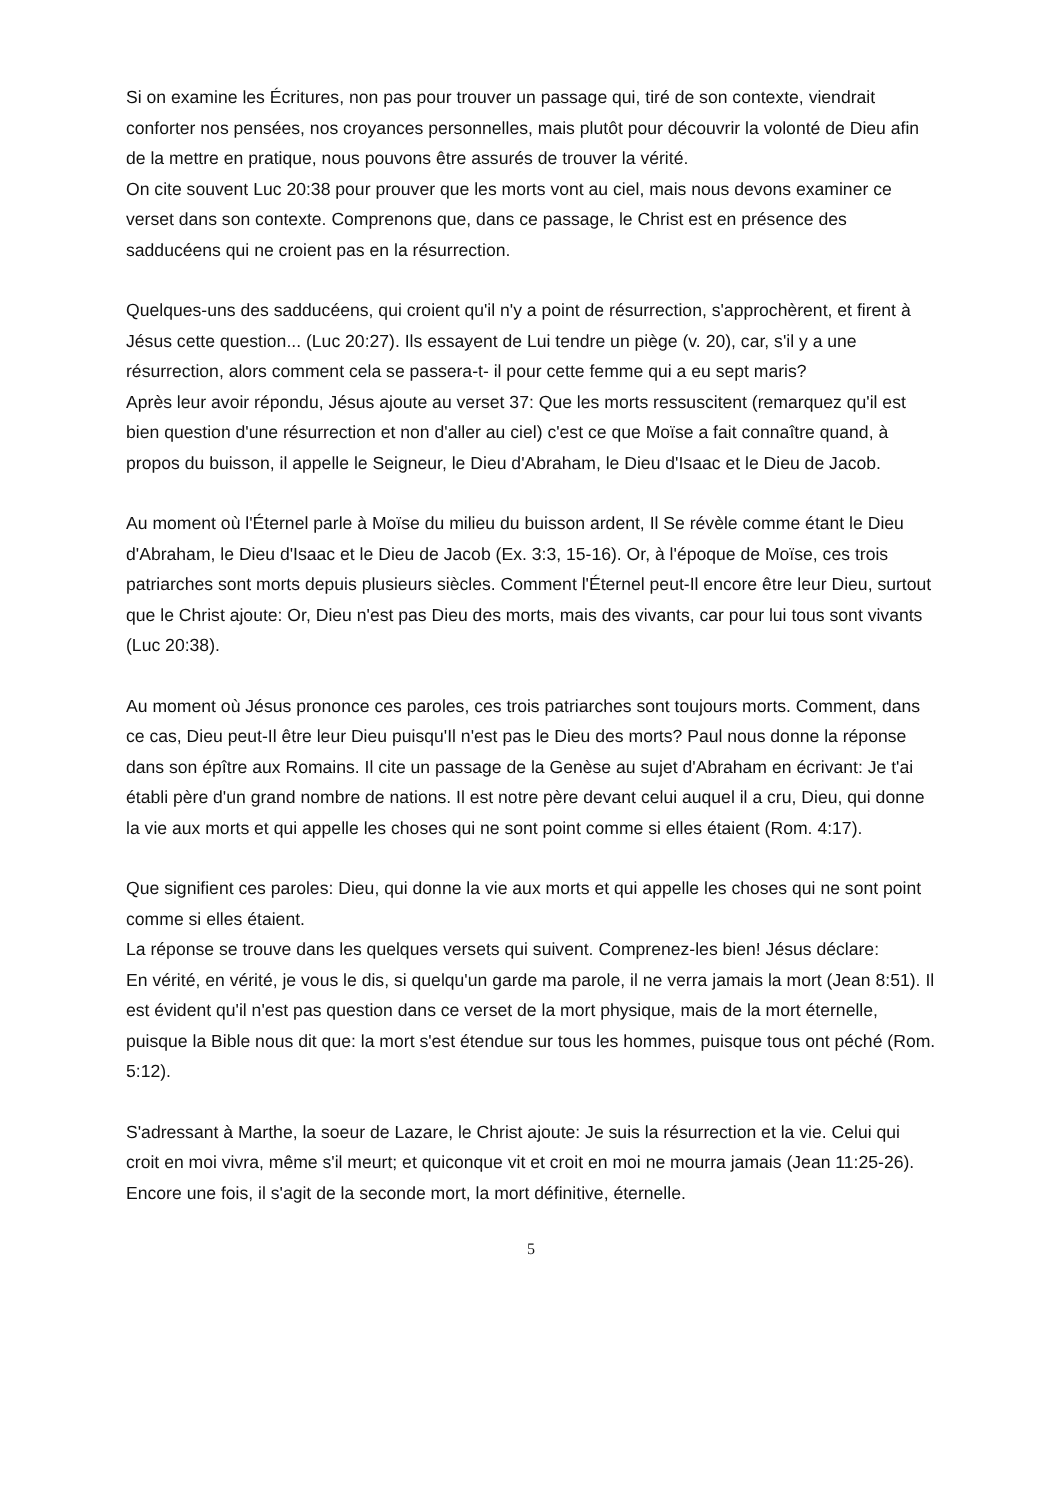Si on examine les Écritures, non pas pour trouver un passage qui, tiré de son contexte, viendrait conforter nos pensées, nos croyances personnelles, mais plutôt pour découvrir la volonté de Dieu afin de la mettre en pratique, nous pouvons être assurés de trouver la vérité.
On cite souvent Luc 20:38 pour prouver que les morts vont au ciel, mais nous devons examiner ce verset dans son contexte. Comprenons que, dans ce passage, le Christ est en présence des sadducéens qui ne croient pas en la résurrection.
Quelques-uns des sadducéens, qui croient qu'il n'y a point de résurrection, s'approchèrent, et firent à Jésus cette question... (Luc 20:27). Ils essayent de Lui tendre un piège (v. 20), car, s'il y a une résurrection, alors comment cela se passera-t- il pour cette femme qui a eu sept maris?
Après leur avoir répondu, Jésus ajoute au verset 37: Que les morts ressuscitent (remarquez qu'il est bien question d'une résurrection et non d'aller au ciel) c'est ce que Moïse a fait connaître quand, à propos du buisson, il appelle le Seigneur, le Dieu d'Abraham, le Dieu d'Isaac et le Dieu de Jacob.
Au moment où l'Éternel parle à Moïse du milieu du buisson ardent, Il Se révèle comme étant le Dieu d'Abraham, le Dieu d'Isaac et le Dieu de Jacob (Ex. 3:3, 15-16). Or, à l'époque de Moïse, ces trois patriarches sont morts depuis plusieurs siècles. Comment l'Éternel peut-Il encore être leur Dieu, surtout que le Christ ajoute: Or, Dieu n'est pas Dieu des morts, mais des vivants, car pour lui tous sont vivants (Luc 20:38).
Au moment où Jésus prononce ces paroles, ces trois patriarches sont toujours morts. Comment, dans ce cas, Dieu peut-Il être leur Dieu puisqu'Il n'est pas le Dieu des morts? Paul nous donne la réponse dans son épître aux Romains. Il cite un passage de la Genèse au sujet d'Abraham en écrivant: Je t'ai établi père d'un grand nombre de nations. Il est notre père devant celui auquel il a cru, Dieu, qui donne la vie aux morts et qui appelle les choses qui ne sont point comme si elles étaient (Rom. 4:17).
Que signifient ces paroles: Dieu, qui donne la vie aux morts et qui appelle les choses qui ne sont point comme si elles étaient.
La réponse se trouve dans les quelques versets qui suivent. Comprenez-les bien! Jésus déclare:
En vérité, en vérité, je vous le dis, si quelqu'un garde ma parole, il ne verra jamais la mort (Jean 8:51). Il est évident qu'il n'est pas question dans ce verset de la mort physique, mais de la mort éternelle, puisque la Bible nous dit que: la mort s'est étendue sur tous les hommes, puisque tous ont péché (Rom. 5:12).
S'adressant à Marthe, la soeur de Lazare, le Christ ajoute: Je suis la résurrection et la vie. Celui qui croit en moi vivra, même s'il meurt; et quiconque vit et croit en moi ne mourra jamais (Jean 11:25-26). Encore une fois, il s'agit de la seconde mort, la mort définitive, éternelle.
5